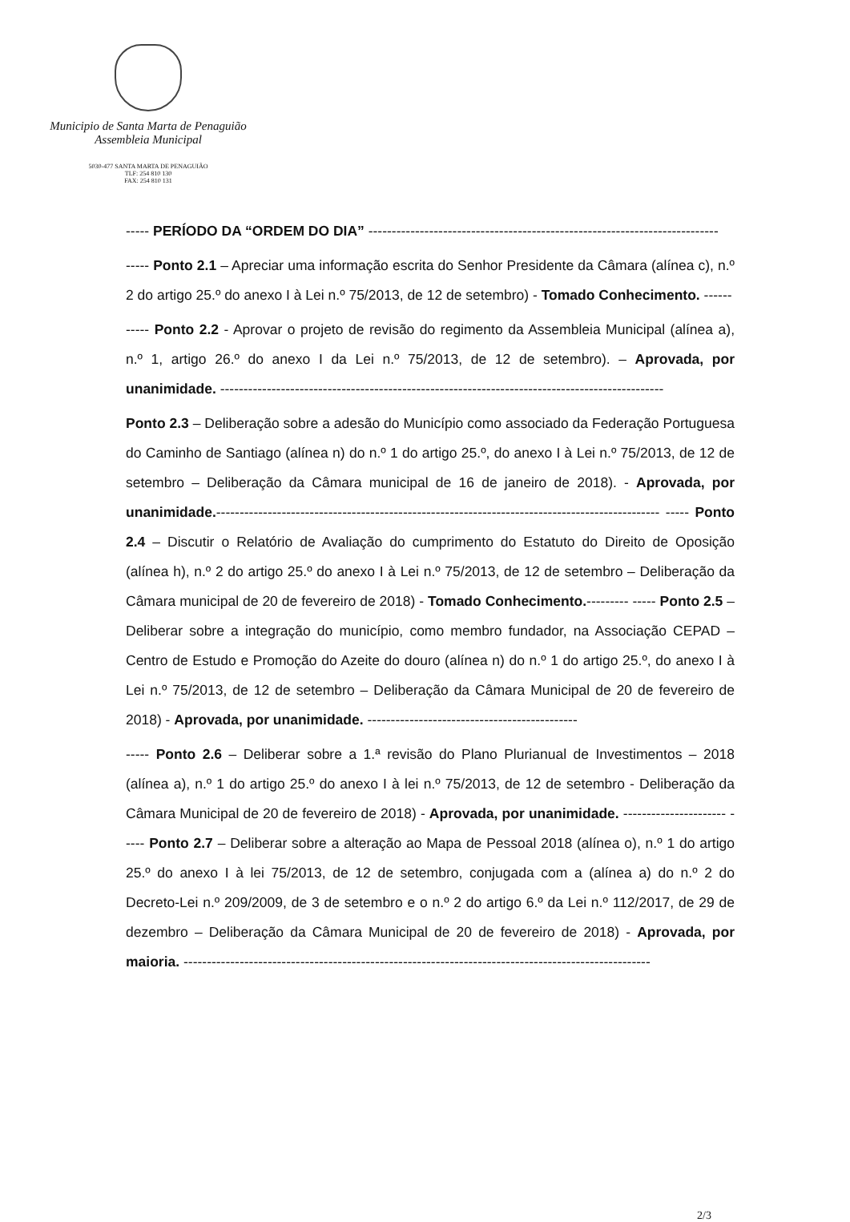Municipio de Santa Marta de Penaguião
Assembleia Municipal
5030-477 SANTA MARTA DE PENAGUIÃO
TLF: 254 810 130
FAX: 254 810 131
----- PERÍODO DA “ORDEM DO DIA” ---------------------------------------------------------------------------
----- Ponto 2.1 – Apreciar uma informação escrita do Senhor Presidente da Câmara (alínea c), n.º 2 do artigo 25.º do anexo I à Lei n.º 75/2013, de 12 de setembro) - Tomado Conhecimento. ------
----- Ponto 2.2 - Aprovar o projeto de revisão do regimento da Assembleia Municipal (alínea a), n.º 1, artigo 26.º do anexo I da Lei n.º 75/2013, de 12 de setembro). – Aprovada, por unanimidade. -----------------------------------------------------------------------------------------------
Ponto 2.3 – Deliberação sobre a adesão do Município como associado da Federação Portuguesa do Caminho de Santiago (alínea n) do n.º 1 do artigo 25.º, do anexo I à Lei n.º 75/2013, de 12 de setembro – Deliberação da Câmara municipal de 16 de janeiro de 2018). - Aprovada, por unanimidade.----------------------------------------------------------------------------------------------- ----- Ponto 2.4 – Discutir o Relatório de Avaliação do cumprimento do Estatuto do Direito de Oposição (alínea h), n.º 2 do artigo 25.º do anexo I à Lei n.º 75/2013, de 12 de setembro – Deliberação da Câmara municipal de 20 de fevereiro de 2018) - Tomado Conhecimento.--------- ----- Ponto 2.5 – Deliberar sobre a integração do município, como membro fundador, na Associação CEPAD – Centro de Estudo e Promoção do Azeite do douro (alínea n) do n.º 1 do artigo 25.º, do anexo I à Lei n.º 75/2013, de 12 de setembro – Deliberação da Câmara Municipal de 20 de fevereiro de 2018) - Aprovada, por unanimidade. ---------------------------------------------
----- Ponto 2.6 – Deliberar sobre a 1.ª revisão do Plano Plurianual de Investimentos – 2018 (alínea a), n.º 1 do artigo 25.º do anexo I à lei n.º 75/2013, de 12 de setembro - Deliberação da Câmara Municipal de 20 de fevereiro de 2018) - Aprovada, por unanimidade. ---------------------- ----- Ponto 2.7 – Deliberar sobre a alteração ao Mapa de Pessoal 2018 (alínea o), n.º 1 do artigo 25.º do anexo I à lei 75/2013, de 12 de setembro, conjugada com a (alínea a) do n.º 2 do Decreto-Lei n.º 209/2009, de 3 de setembro e o n.º 2 do artigo 6.º da Lei n.º 112/2017, de 29 de dezembro – Deliberação da Câmara Municipal de 20 de fevereiro de 2018) - Aprovada, por maioria. ----------------------------------------------------------------------------------------------------
2/3